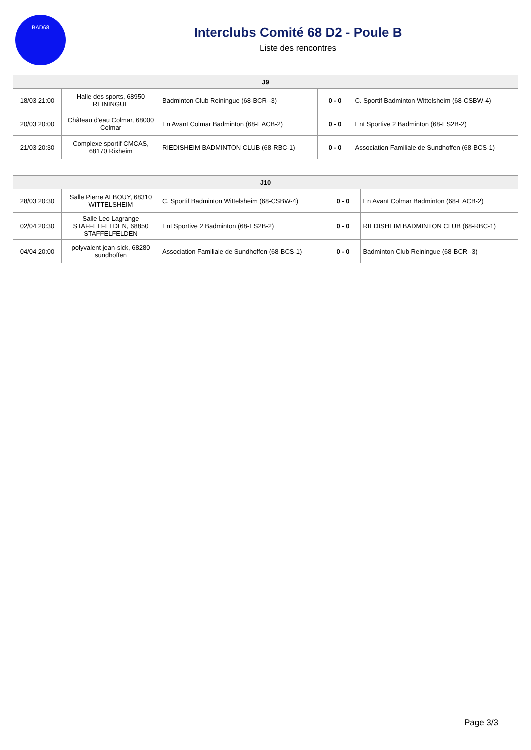BAD68
Interclubs Comité 68 D2 - Poule B
Liste des rencontres
| J9 | | | | |
| --- | --- | --- | --- | --- |
| 18/03 21:00 | Halle des sports, 68950 REININGUE | Badminton Club Reiningue (68-BCR--3) | 0 - 0 | C. Sportif Badminton Wittelsheim (68-CSBW-4) |
| 20/03 20:00 | Château d'eau Colmar, 68000 Colmar | En Avant Colmar Badminton (68-EACB-2) | 0 - 0 | Ent Sportive 2 Badminton (68-ES2B-2) |
| 21/03 20:30 | Complexe sportif CMCAS, 68170 Rixheim | RIEDISHEIM BADMINTON CLUB (68-RBC-1) | 0 - 0 | Association Familiale de Sundhoffen (68-BCS-1) |
| J10 | | | | |
| --- | --- | --- | --- | --- |
| 28/03 20:30 | Salle Pierre ALBOUY, 68310 WITTELSHEIM | C. Sportif Badminton Wittelsheim (68-CSBW-4) | 0 - 0 | En Avant Colmar Badminton (68-EACB-2) |
| 02/04 20:30 | Salle Leo Lagrange STAFFELFELDEN, 68850 STAFFELFELDEN | Ent Sportive 2 Badminton (68-ES2B-2) | 0 - 0 | RIEDISHEIM BADMINTON CLUB (68-RBC-1) |
| 04/04 20:00 | polyvalent jean-sick, 68280 sundhoffen | Association Familiale de Sundhoffen (68-BCS-1) | 0 - 0 | Badminton Club Reiningue (68-BCR--3) |
Page 3/3